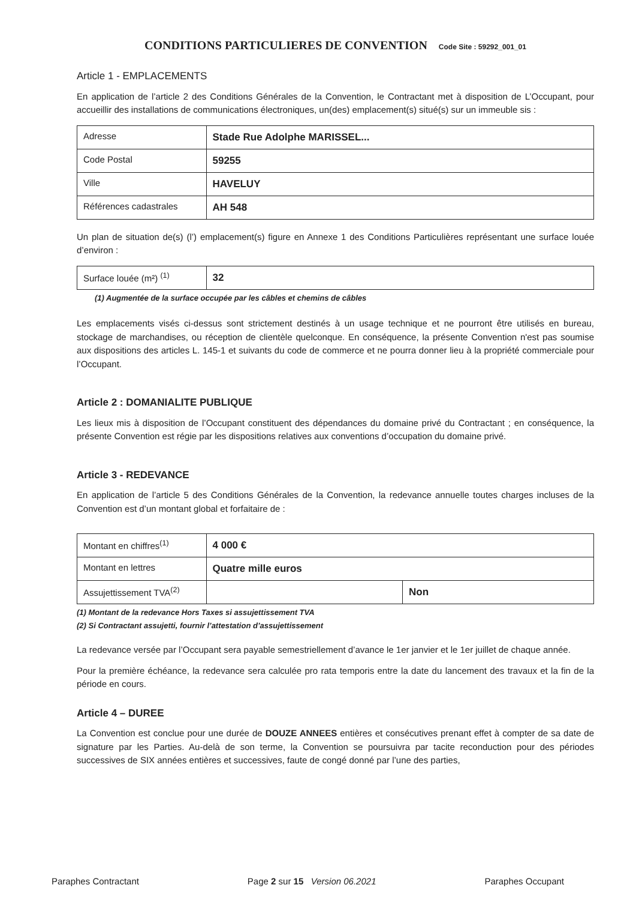CONDITIONS PARTICULIERES DE CONVENTION Code Site : 59292_001_01
Article 1 - EMPLACEMENTS
En application de l’article 2 des Conditions Générales de la Convention, le Contractant met à disposition de L’Occupant, pour accueillir des installations de communications électroniques, un(des) emplacement(s) situé(s) sur un immeuble sis :
| Adresse | Stade Rue Adolphe MARISSEL... |
| Code Postal | 59255 |
| Ville | HAVELUY |
| Références cadastrales | AH 548 |
Un plan de situation de(s) (l’) emplacement(s) figure en Annexe 1 des Conditions Particulières représentant une surface louée d’environ :
| Surface louée (m²) <sup>(1)</sup> | 32 |
(1) Augmentée de la surface occupée par les câbles et chemins de câbles
Les emplacements visés ci-dessus sont strictement destinés à un usage technique et ne pourront être utilisés en bureau, stockage de marchandises, ou réception de clientèle quelconque. En conséquence, la présente Convention n'est pas soumise aux dispositions des articles L. 145-1 et suivants du code de commerce et ne pourra donner lieu à la propriété commerciale pour l’Occupant.
Article 2 : DOMANIALITE PUBLIQUE
Les lieux mis à disposition de l’Occupant constituent des dépendances du domaine privé du Contractant ; en conséquence, la présente Convention est régie par les dispositions relatives aux conventions d’occupation du domaine privé.
Article 3 - REDEVANCE
En application de l’article 5 des Conditions Générales de la Convention, la redevance annuelle toutes charges incluses de la Convention est d’un montant global et forfaitaire de :
| Montant en chiffres<sup>(1)</sup> | 4 000 € | |
| Montant en lettres | Quatre mille euros | |
| Assujettissement TVA<sup>(2)</sup> | | Non |
(1) Montant de la redevance Hors Taxes si assujettissement TVA
(2) Si Contractant assujetti, fournir l’attestation d’assujettissement
La redevance versée par l’Occupant sera payable semestriellement d’avance le 1er janvier et le 1er juillet de chaque année.
Pour la première échéance, la redevance sera calculée pro rata temporis entre la date du lancement des travaux et la fin de la période en cours.
Article 4 – DUREE
La Convention est conclue pour une durée de DOUZE ANNEES entières et consécutives prenant effet à compter de sa date de signature par les Parties. Au-delà de son terme, la Convention se poursuivra par tacite reconduction pour des périodes successives de SIX années entières et successives, faute de congé donné par l’une des parties,
Paraphes Contractant Page 2 sur 15 Version 06.2021 Paraphes Occupant